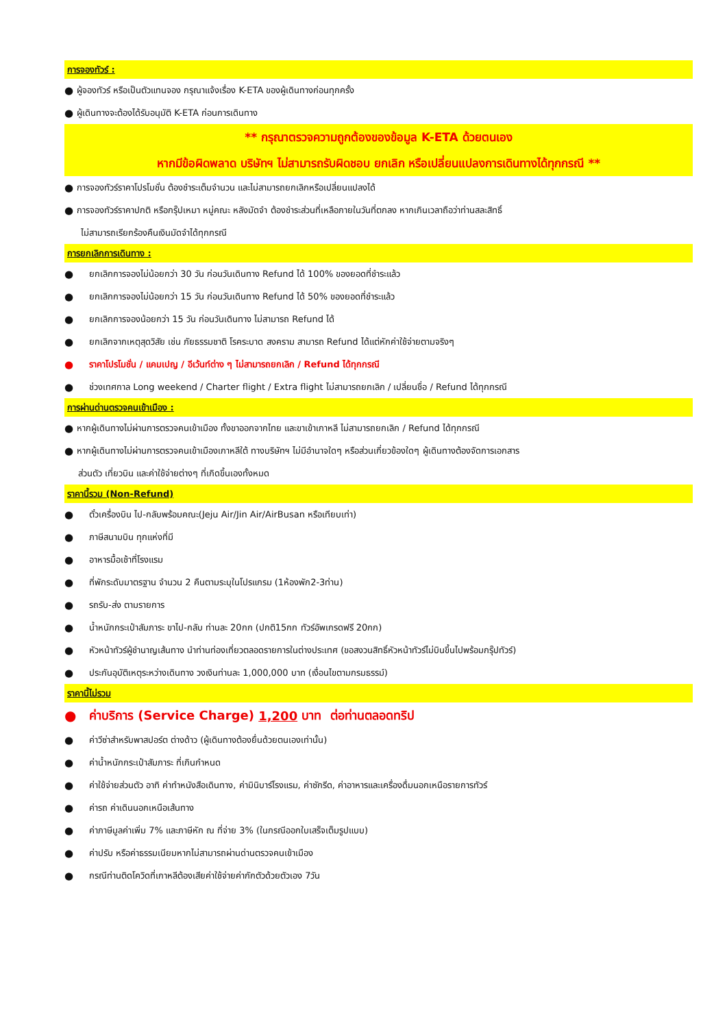การจองทัวร์ :
● ผู้จองทัวร์ หรือเป็นตัวแทนจอง กรุณาแจ้งเรื่อง K-ETA ของผู้เดินทางก่อนทุกครั้ง
● ผู้เดินทางจะต้องได้รับอนุมัติ K-ETA ก่อนการเดินทาง
** กรุณาตรวจความถูกต้องของข้อมูล K-ETA ด้วยตนเอง
หากมีข้อผิดพลาด บริษัทฯ ไม่สามารถรับผิดชอบ ยกเลิก หรือเปลี่ยนแปลงการเดินทางได้ทุกกรณี **
● การจองทัวร์ราคาโปรโมชั่น ต้องชำระเต็มจำนวน และไม่สามารถยกเลิกหรือเปลี่ยนแปลงได้
● การจองทัวร์ราคาปกติ หรือกรุ๊ปเหมา หมู่คณะ หลังมัดจำ ต้องชำระส่วนที่เหลือภายในวันที่ตกลง หากเกินเวลาถือว่าท่านสละสิทธิ์
ไม่สามารถเรียกร้องคืนเงินมัดจำได้ทุกกรณี
การยกเลิกการเดินทาง :
● ยกเลิกการจองไม่น้อยกว่า 30 วัน ก่อนวันเดินทาง Refund ได้ 100% ของยอดที่ชำระแล้ว
● ยกเลิกการจองไม่น้อยกว่า 15 วัน ก่อนวันเดินทาง Refund ได้ 50% ของยอดที่ชำระแล้ว
● ยกเลิกการจองน้อยกว่า 15 วัน ก่อนวันเดินทาง ไม่สามารถ Refund ได้
● ยกเลิกจากเหตุสุดวิสัย เช่น ภัยธรรมชาติ โรคระบาด สงคราม สามารถ Refund ได้แต่หักค่าใช้จ่ายตามจริงๆ
● ราคาโปรโมชั่น / แคมเปญ / อีเว้นท์ต่าง ๆ ไม่สามารถยกเลิก / Refund ได้ทุกกรณี
● ช่วงเทศกาล Long weekend / Charter flight / Extra flight ไม่สามารถยกเลิก / เปลี่ยนชื่อ / Refund ได้ทุกกรณี
การผ่านด่านตรวจคนเข้าเมือง :
● หากผู้เดินทางไม่ผ่านการตรวจคนเข้าเมือง ทั้งขาออกจากไทย และขาเข้าเกาหลี ไม่สามารถยกเลิก / Refund ได้ทุกกรณี
● หากผู้เดินทางไม่ผ่านการตรวจคนเข้าเมืองเกาหลีใต้ ทางบริษัทฯ ไม่มีอำนาจใดๆ หรือส่วนเกี่ยวข้องใดๆ ผู้เดินทางต้องจัดการเอกสาร
ส่วนตัว เที่ยวบิน และค่าใช้จ่ายต่างๆ ที่เกิดขึ้นเองทั้งหมด
ราคานี้รวม (Non-Refund)
● ตั๋วเครื่องบิน ไป-กลับพร้อมคณะ(Jeju Air/Jin Air/AirBusan หรือเทียบเท่า)
● ภาษีสนามบิน ทุกแห่งที่มี
● อาหารมื้อเช้าที่โรงแรม
● ที่พักระดับมาตรฐาน จำนวน 2 คืนตามระบุในโปรแกรม (1ห้องพัก2-3ท่าน)
● รถรับ-ส่ง ตามรายการ
● น้ำหนักกระเป๋าสัมภาระ ขาไป-กลับ ท่านละ 20กก (ปกติ15กก ทัวร์อัพเกรดฟรี 20กก)
● หัวหน้าทัวร์ผู้ชำนาญเส้นทาง นำท่านท่องเที่ยวตลอดรายการในต่างประเทศ (ขอสงวนสิทธิ์หัวหน้าทัวร์ไม่บินขึ้นไปพร้อมกรุ๊ปทัวร์)
● ประกันอุบัติเหตุระหว่างเดินทาง วงเงินท่านละ 1,000,000 บาท (เงื่อนไขตามกรมธรรม์)
ราคานี้ไม่รวม
● ค่าบริการ (Service Charge) 1,200 บาท ต่อท่านตลอดทริป
● ค่าวีซ่าสำหรับพาสปอร์ต ต่างด้าว (ผู้เดินทางต้องยื่นด้วยตนเองเท่านั้น)
● ค่าน้ำหนักกระเป๋าสัมภาระ ที่เกินกำหนด
● ค่าใช้จ่ายส่วนตัว อาทิ ค่าทำหนังสือเดินทาง, ค่ามินิบาร์โรงแรม, ค่าซักรีด, ค่าอาหารและเครื่องดื่มนอกเหนือรายการทัวร์
● ค่ารถ ค่าเดินนอกเหนือเส้นทาง
● ค่าภาษีมูลค่าเพิ่ม 7% และภาษีหัก ณ ที่จ่าย 3% (ในกรณีออกใบเสร็จเต็มรูปแบบ)
● ค่าปรับ หรือค่าธรรมเนียมหากไม่สามารถผ่านด่านตรวจคนเข้าเมือง
● กรณีท่านติดโควิดที่เกาหลีต้องเสียค่าใช้จ่ายค่ากักตัวด้วยตัวเอง 7วัน